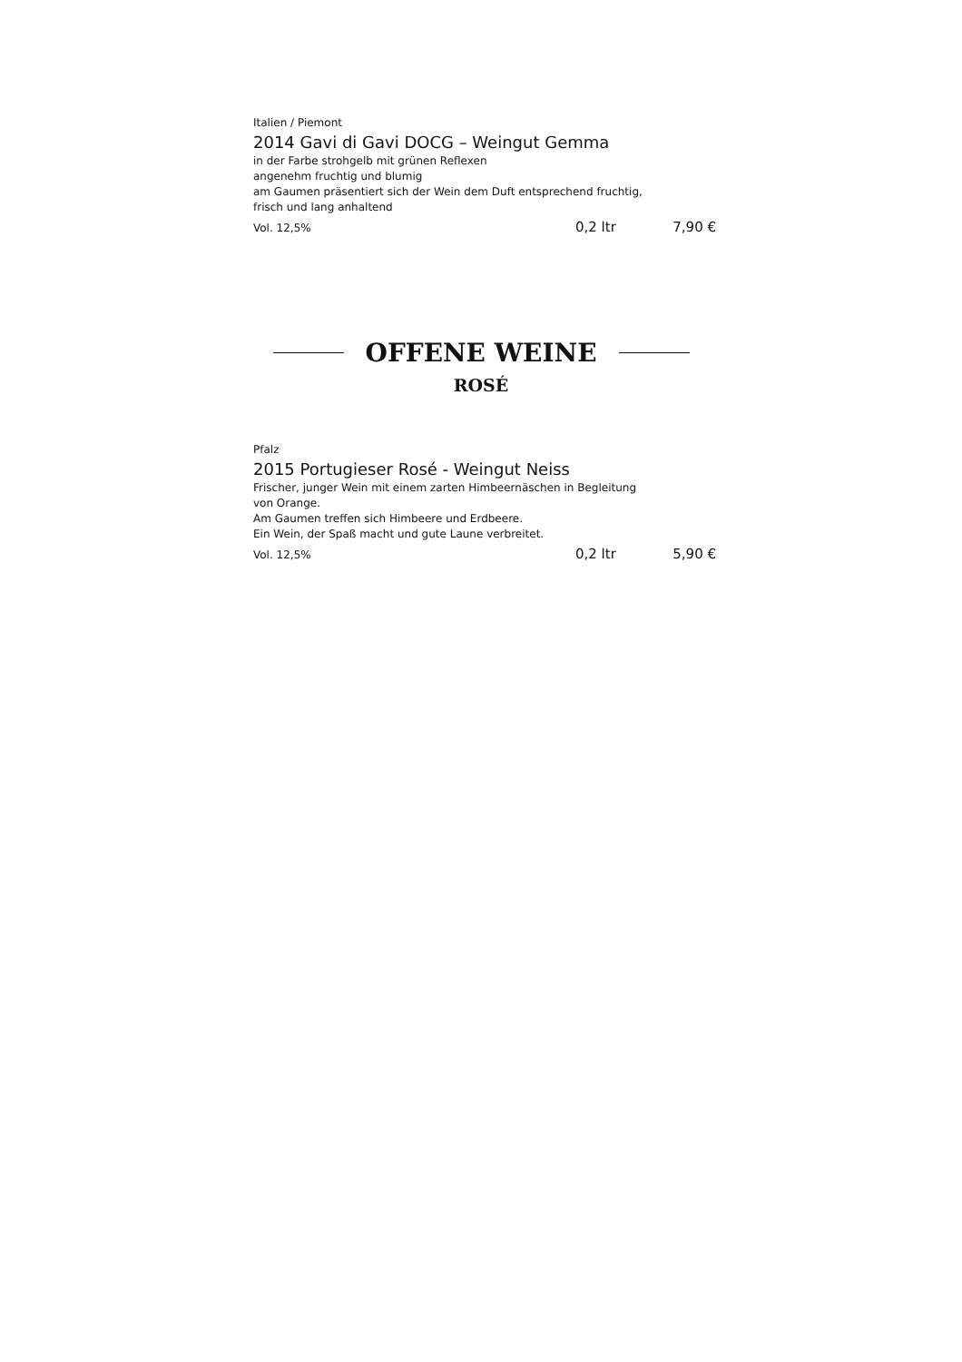Italien / Piemont
2014 Gavi di Gavi DOCG – Weingut Gemma
in der Farbe strohgelb mit grünen Reflexen
angenehm fruchtig und blumig
am Gaumen präsentiert sich der Wein dem Duft entsprechend fruchtig,
frisch und lang anhaltend
Vol. 12,5% 0,2 ltr 7,90 €
OFFENE WEINE
ROSÉ
Pfalz
2015 Portugieser Rosé - Weingut Neiss
Frischer, junger Wein mit einem zarten Himbeernäschen in Begleitung
von Orange.
Am Gaumen treffen sich Himbeere und Erdbeere.
Ein Wein, der Spaß macht und gute Laune verbreitet.
Vol. 12,5% 0,2 ltr 5,90 €